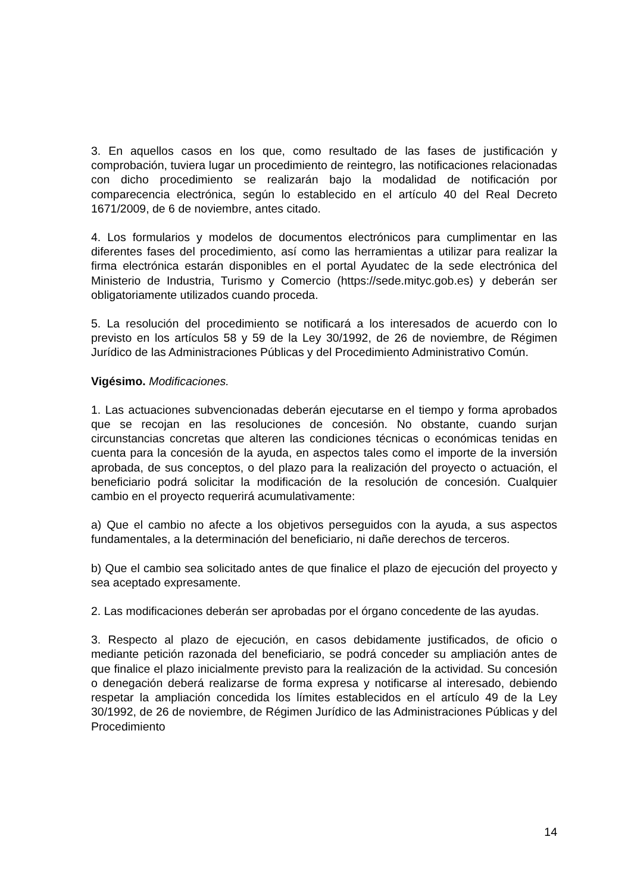3. En aquellos casos en los que, como resultado de las fases de justificación y comprobación, tuviera lugar un procedimiento de reintegro, las notificaciones relacionadas con dicho procedimiento se realizarán bajo la modalidad de notificación por comparecencia electrónica, según lo establecido en el artículo 40 del Real Decreto 1671/2009, de 6 de noviembre, antes citado.
4. Los formularios y modelos de documentos electrónicos para cumplimentar en las diferentes fases del procedimiento, así como las herramientas a utilizar para realizar la firma electrónica estarán disponibles en el portal Ayudatec de la sede electrónica del Ministerio de Industria, Turismo y Comercio (https://sede.mityc.gob.es) y deberán ser obligatoriamente utilizados cuando proceda.
5. La resolución del procedimiento se notificará a los interesados de acuerdo con lo previsto en los artículos 58 y 59 de la Ley 30/1992, de 26 de noviembre, de Régimen Jurídico de las Administraciones Públicas y del Procedimiento Administrativo Común.
Vigésimo. Modificaciones.
1. Las actuaciones subvencionadas deberán ejecutarse en el tiempo y forma aprobados que se recojan en las resoluciones de concesión. No obstante, cuando surjan circunstancias concretas que alteren las condiciones técnicas o económicas tenidas en cuenta para la concesión de la ayuda, en aspectos tales como el importe de la inversión aprobada, de sus conceptos, o del plazo para la realización del proyecto o actuación, el beneficiario podrá solicitar la modificación de la resolución de concesión. Cualquier cambio en el proyecto requerirá acumulativamente:
a) Que el cambio no afecte a los objetivos perseguidos con la ayuda, a sus aspectos fundamentales, a la determinación del beneficiario, ni dañe derechos de terceros.
b) Que el cambio sea solicitado antes de que finalice el plazo de ejecución del proyecto y sea aceptado expresamente.
2. Las modificaciones deberán ser aprobadas por el órgano concedente de las ayudas.
3. Respecto al plazo de ejecución, en casos debidamente justificados, de oficio o mediante petición razonada del beneficiario, se podrá conceder su ampliación antes de que finalice el plazo inicialmente previsto para la realización de la actividad. Su concesión o denegación deberá realizarse de forma expresa y notificarse al interesado, debiendo respetar la ampliación concedida los límites establecidos en el artículo 49 de la Ley 30/1992, de 26 de noviembre, de Régimen Jurídico de las Administraciones Públicas y del Procedimiento
14